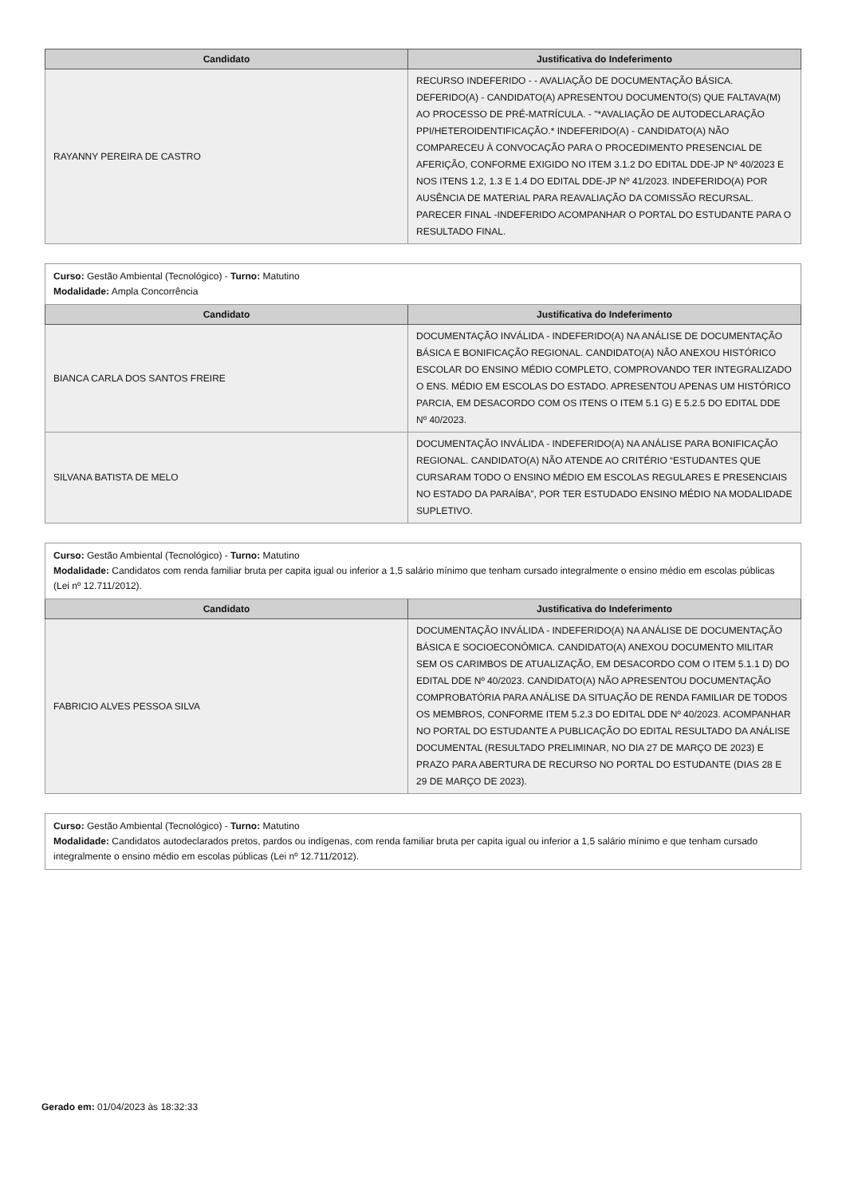| Candidato | Justificativa do Indeferimento |
| --- | --- |
| RAYANNY PEREIRA DE CASTRO | RECURSO INDEFERIDO - - AVALIAÇÃO DE DOCUMENTAÇÃO BÁSICA. DEFERIDO(A) - CANDIDATO(A) APRESENTOU DOCUMENTO(S) QUE FALTAVA(M) AO PROCESSO DE PRÉ-MATRÍCULA. - "*AVALIAÇÃO DE AUTODECLARAÇÃO PPI/HETEROIDENTIFICAÇÃO.* INDEFERIDO(A) - CANDIDATO(A) NÃO COMPARECEU À CONVOCAÇÃO PARA O PROCEDIMENTO PRESENCIAL DE AFERIÇÃO, CONFORME EXIGIDO NO ITEM 3.1.2 DO EDITAL DDE-JP Nº 40/2023 E NOS ITENS 1.2, 1.3 E 1.4 DO EDITAL DDE-JP Nº 41/2023. INDEFERIDO(A) POR AUSÊNCIA DE MATERIAL PARA REAVALIAÇÃO DA COMISSÃO RECURSAL. PARECER FINAL -INDEFERIDO ACOMPANHAR O PORTAL DO ESTUDANTE PARA O RESULTADO FINAL. |
| Curso: Gestão Ambiental (Tecnológico) - Turno: Matutino Modalidade: Ampla Concorrência | |
| Candidato | Justificativa do Indeferimento |
| BIANCA CARLA DOS SANTOS FREIRE | DOCUMENTAÇÃO INVÁLIDA - INDEFERIDO(A) NA ANÁLISE DE DOCUMENTAÇÃO BÁSICA E BONIFICAÇÃO REGIONAL. CANDIDATO(A) NÃO ANEXOU HISTÓRICO ESCOLAR DO ENSINO MÉDIO COMPLETO, COMPROVANDO TER INTEGRALIZADO O ENS. MÉDIO EM ESCOLAS DO ESTADO. APRESENTOU APENAS UM HISTÓRICO PARCIA, EM DESACORDO COM OS ITENS O ITEM 5.1 G) E 5.2.5 DO EDITAL DDE Nº 40/2023. |
| SILVANA BATISTA DE MELO | DOCUMENTAÇÃO INVÁLIDA - INDEFERIDO(A) NA ANÁLISE PARA BONIFICAÇÃO REGIONAL. CANDIDATO(A) NÃO ATENDE AO CRITÉRIO “ESTUDANTES QUE CURSARAM TODO O ENSINO MÉDIO EM ESCOLAS REGULARES E PRESENCIAIS NO ESTADO DA PARAÍBA”, POR TER ESTUDADO ENSINO MÉDIO NA MODALIDADE SUPLETIVO. |
| Curso: Gestão Ambiental (Tecnológico) - Turno: Matutino Modalidade: Candidatos com renda familiar bruta per capita igual ou inferior a 1,5 salário mínimo que tenham cursado integralmente o ensino médio em escolas públicas (Lei nº 12.711/2012). | |
| Candidato | Justificativa do Indeferimento |
| FABRICIO ALVES PESSOA SILVA | DOCUMENTAÇÃO INVÁLIDA - INDEFERIDO(A) NA ANÁLISE DE DOCUMENTAÇÃO BÁSICA E SOCIOECONÔMICA. CANDIDATO(A) ANEXOU DOCUMENTO MILITAR SEM OS CARIMBOS DE ATUALIZAÇÃO, EM DESACORDO COM O ITEM 5.1.1 D) DO EDITAL DDE Nº 40/2023. CANDIDATO(A) NÃO APRESENTOU DOCUMENTAÇÃO COMPROBATÓRIA PARA ANÁLISE DA SITUAÇÃO DE RENDA FAMILIAR DE TODOS OS MEMBROS, CONFORME ITEM 5.2.3 DO EDITAL DDE Nº 40/2023. ACOMPANHAR NO PORTAL DO ESTUDANTE A PUBLICAÇÃO DO EDITAL RESULTADO DA ANÁLISE DOCUMENTAL (RESULTADO PRELIMINAR, NO DIA 27 DE MARÇO DE 2023) E PRAZO PARA ABERTURA DE RECURSO NO PORTAL DO ESTUDANTE (DIAS 28 E 29 DE MARÇO DE 2023). |
| Curso: Gestão Ambiental (Tecnológico) - Turno: Matutino Modalidade: Candidatos autodeclarados pretos, pardos ou indígenas, com renda familiar bruta per capita igual ou inferior a 1,5 salário mínimo e que tenham cursado integralmente o ensino médio em escolas públicas (Lei nº 12.711/2012). |
Gerado em: 01/04/2023 às 18:32:33